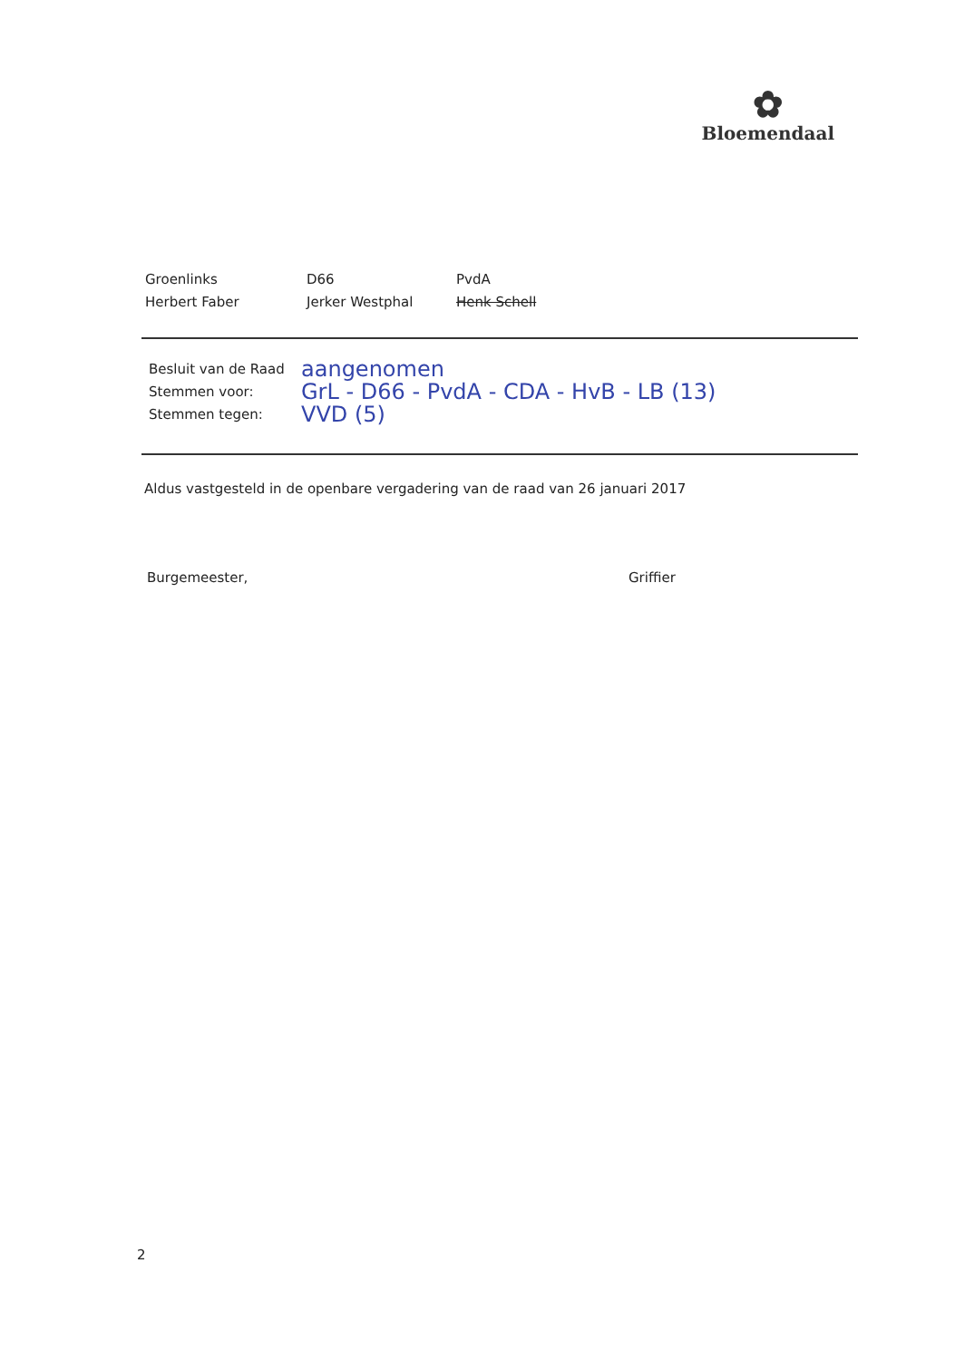✿
Bloemendaal
Groenlinks
Herbert Faber
D66
Jerker Westphal
PvdA
Henk Schell
Besluit van de Raad aangenomen
Stemmen voor: GrL - D66 - PvdA - CDA - HvB - LB (13)
Stemmen tegen: VVD (5)
Aldus vastgesteld in de openbare vergadering van de raad van 26 januari 2017
Burgemeester, Griffier
2